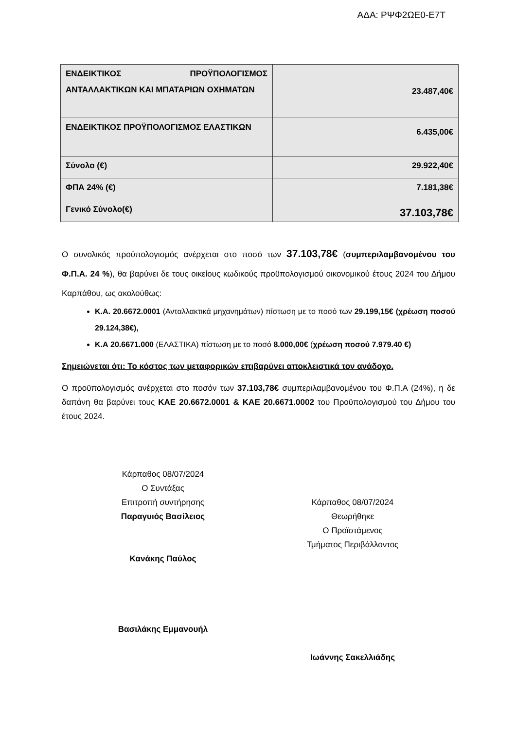ΑΔΑ: ΡΨΦ2ΩΕ0-Ε7Τ
| ΕΝΔΕΙΚΤΙΚΟΣ ΠΡΟΫΠΟΛΟΓΙΣΜΟΣ ΑΝΤΑΛΛΑΚΤΙΚΩΝ ΚΑΙ ΜΠΑΤΑΡΙΩΝ ΟΧΗΜΑΤΩΝ | 23.487,40€ |
| ΕΝΔΕΙΚΤΙΚΟΣ ΠΡΟΫΠΟΛΟΓΙΣΜΟΣ ΕΛΑΣΤΙΚΩΝ | 6.435,00€ |
| Σύνολο (€) | 29.922,40€ |
| ΦΠΑ 24% (€) | 7.181,38€ |
| Γενικό Σύνολο(€) | 37.103,78€ |
Ο συνολικός προϋπολογισμός ανέρχεται στο ποσό των 37.103,78€ (συμπεριλαμβανομένου του Φ.Π.Α. 24 %), θα βαρύνει δε τους οικείους κωδικούς προϋπολογισμού οικονομικού έτους 2024 του Δήμου Καρπάθου, ως ακολούθως:
Κ.Α. 20.6672.0001 (Ανταλλακτικά μηχανημάτων) πίστωση με το ποσό των 29.199,15€ (χρέωση ποσού 29.124,38€),
Κ.Α 20.6671.000 (ΕΛΑΣΤΙΚΑ) πίστωση με το ποσό 8.000,00€ (χρέωση ποσού 7.979.40 €)
Σημειώνεται ότι: Το κόστος των μεταφορικών επιβαρύνει αποκλειστικά τον ανάδοχο.
Ο προϋπολογισμός ανέρχεται στο ποσόν των 37.103,78€ συμπεριλαμβανομένου του Φ.Π.Α (24%), η δε δαπάνη θα βαρύνει τους ΚΑΕ 20.6672.0001 & ΚΑΕ 20.6671.0002 του Προϋπολογισμού του Δήμου του έτους 2024.
Κάρπαθος 08/07/2024
Ο Συντάξας
Επιτροπή συντήρησης
Παραγυιός Βασίλειος
Κανάκης Παύλος
Βασιλάκης Εμμανουήλ
Κάρπαθος 08/07/2024
Θεωρήθηκε
Ο Προϊστάμενος
Τμήματος Περιβάλλοντος
Ιωάννης Σακελλιάδης